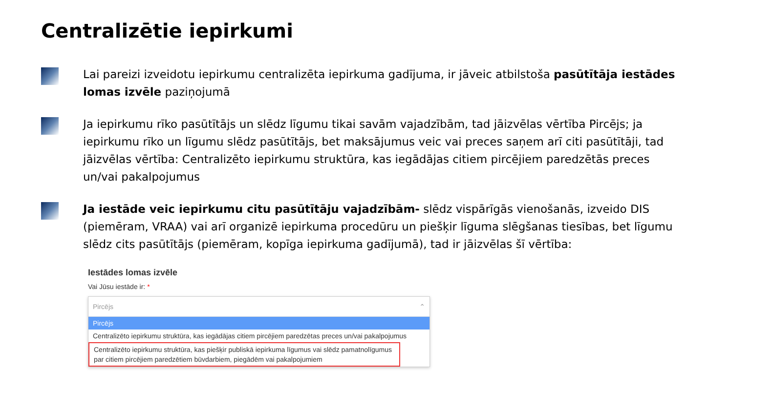Centralizētie iepirkumi
Lai pareizi izveidotu iepirkumu centralizēta iepirkuma gadījuma, ir jāveic atbilstoša pasūtītāja iestādes lomas izvēle paziņojumā
Ja iepirkumu rīko pasūtītājs un slēdz līgumu tikai savām vajadzībām, tad jāizvēlas vērtība Pircējs; ja iepirkumu rīko un līgumu slēdz pasūtītājs, bet maksājumus veic vai preces saņem arī citi pasūtītāji, tad jāizvēlas vērtība: Centralizēto iepirkumu struktūra, kas iegādājas citiem pircējiem paredzētās preces un/vai pakalpojumus
Ja iestāde veic iepirkumu citu pasūtītāju vajadzībām- slēdz vispārīgās vienošanās, izveido DIS (piemēram, VRAA) vai arī organizē iepirkuma procedūru un piešķir līguma slēgšanas tiesības, bet līgumu slēdz cits pasūtītājs (piemēram, kopīga iepirkuma gadījumā), tad ir jāizvēlas šī vērtība:
Iestādes lomas izvēle
Vai Jūsu iestāde ir: *
Pircējs ⌃
Pircējs
Centralizēto iepirkumu struktūra, kas iegādājas citiem pircējiem paredzētas preces un/vai pakalpojumus
Centralizēto iepirkumu struktūra, kas piešķir publiskā iepirkuma līgumus vai slēdz pamatnolīgumus par citiem pircējiem paredzētiem būvdarbiem, piegādēm vai pakalpojumiem